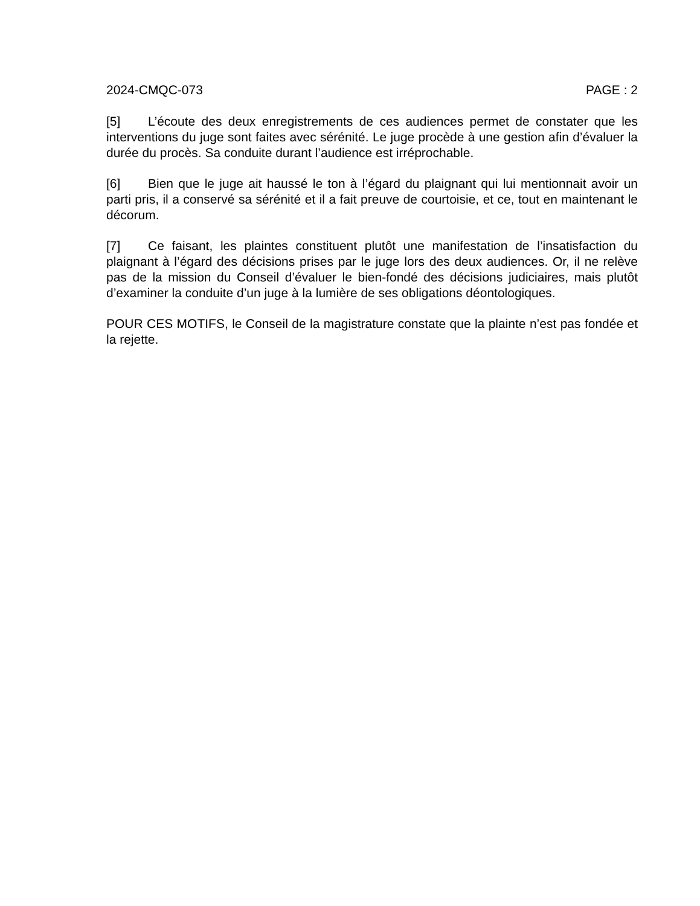2024-CMQC-073 PAGE : 2
[5] L’écoute des deux enregistrements de ces audiences permet de constater que les interventions du juge sont faites avec sérénité. Le juge procède à une gestion afin d’évaluer la durée du procès. Sa conduite durant l’audience est irréprochable.
[6] Bien que le juge ait haussé le ton à l’égard du plaignant qui lui mentionnait avoir un parti pris, il a conservé sa sérénité et il a fait preuve de courtoisie, et ce, tout en maintenant le décorum.
[7] Ce faisant, les plaintes constituent plutôt une manifestation de l’insatisfaction du plaignant à l’égard des décisions prises par le juge lors des deux audiences. Or, il ne relève pas de la mission du Conseil d’évaluer le bien-fondé des décisions judiciaires, mais plutôt d’examiner la conduite d’un juge à la lumière de ses obligations déontologiques.
POUR CES MOTIFS, le Conseil de la magistrature constate que la plainte n’est pas fondée et la rejette.